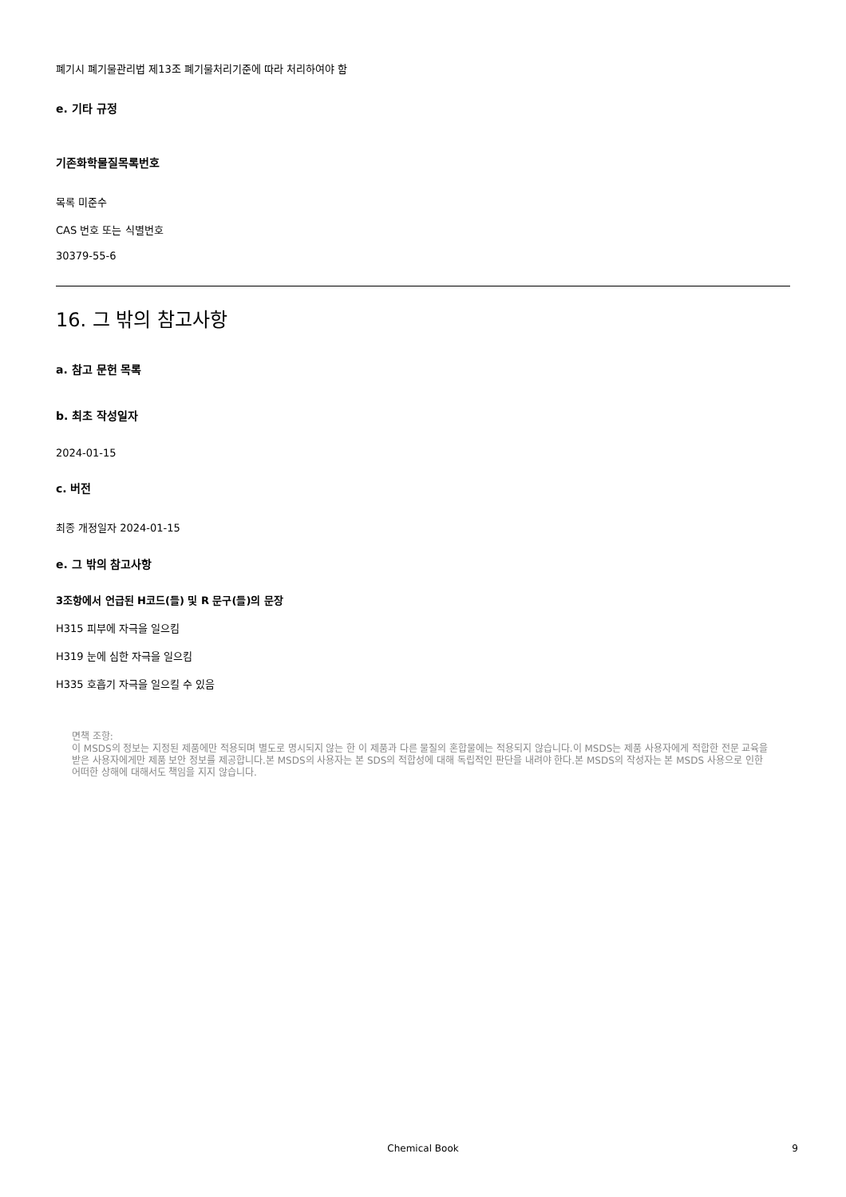폐기시 폐기물관리법 제13조 폐기물처리기준에 따라 처리하여야 함
e. 기타 규정
기존화학물질목록번호
목록 미준수
CAS 번호 또는 식별번호
30379-55-6
16. 그 밖의 참고사항
a. 참고 문헌 목록
b. 최초 작성일자
2024-01-15
c. 버전
최종 개정일자 2024-01-15
e. 그 밖의 참고사항
3조항에서 언급된 H코드(들) 및 R 문구(들)의 문장
H315 피부에 자극을 일으킴
H319 눈에 심한 자극을 일으킴
H335 호흡기 자극을 일으킬 수 있음
면책 조항:
이 MSDS의 정보는 지정된 제품에만 적용되며 별도로 명시되지 않는 한 이 제품과 다른 물질의 혼합물에는 적용되지 않습니다.이 MSDS는 제품 사용자에게 적합한 전문 교육을 받은 사용자에게만 제품 보안 정보를 제공합니다.본 MSDS의 사용자는 본 SDS의 적합성에 대해 독립적인 판단을 내려야 한다.본 MSDS의 작성자는 본 MSDS 사용으로 인한 어떠한 상해에 대해서도 책임을 지지 않습니다.
Chemical Book 9